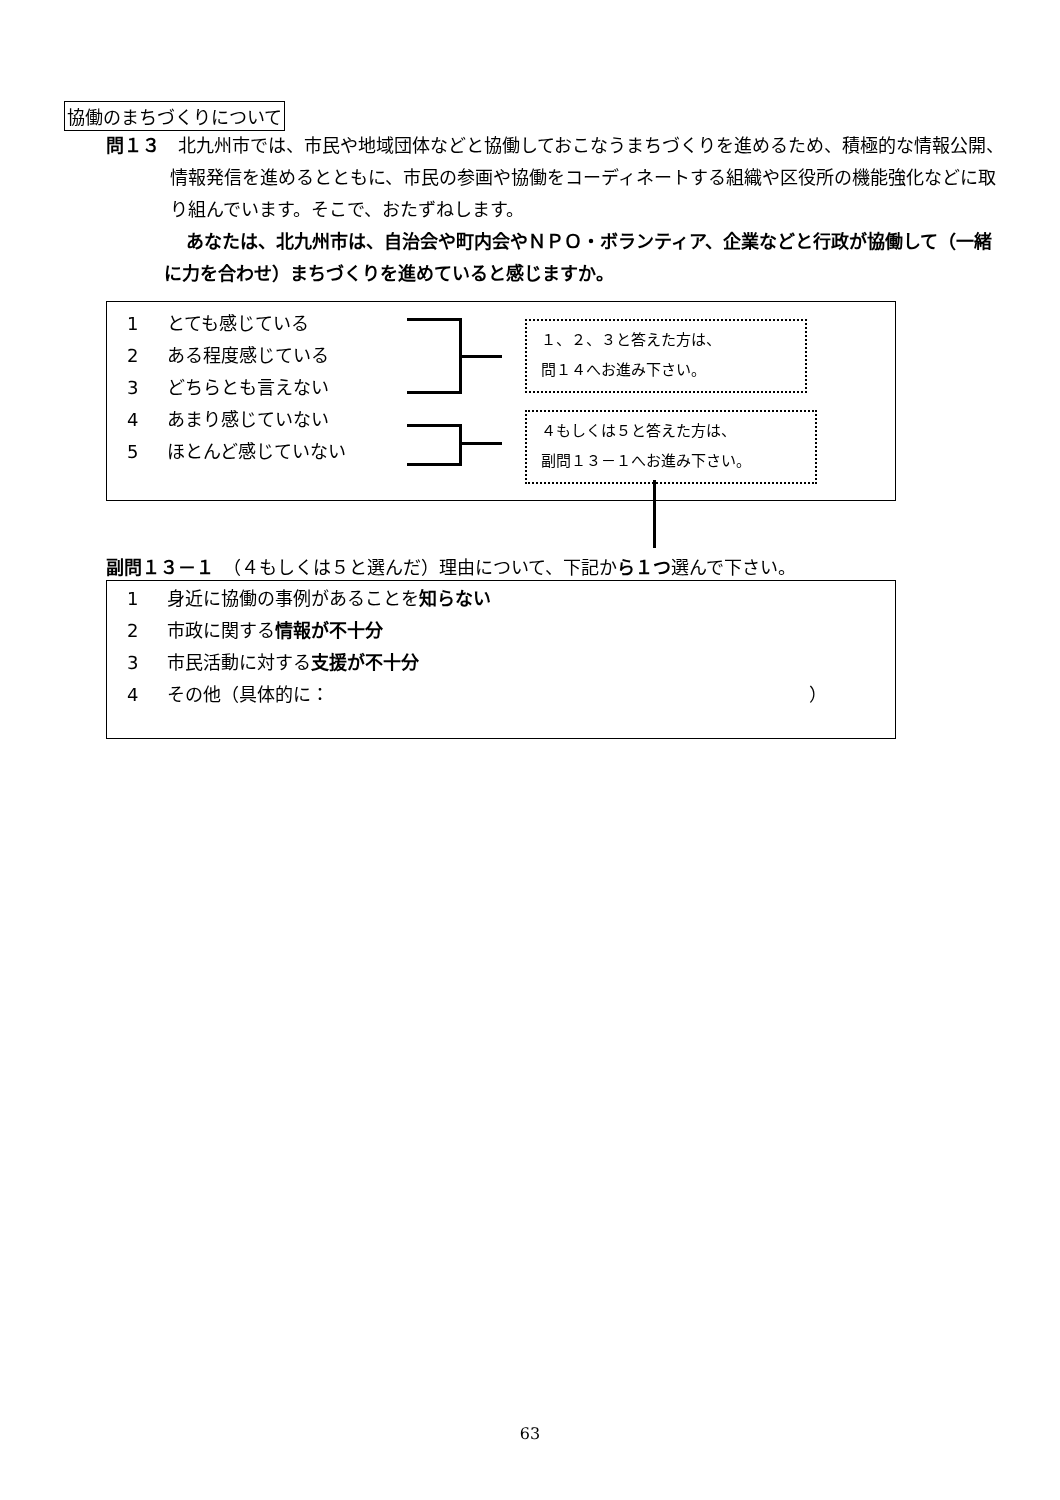協働のまちづくりについて
問１３　北九州市では、市民や地域団体などと協働しておこなうまちづくりを進めるため、積極的な情報公開、情報発信を進めるとともに、市民の参画や協働をコーディネートする組織や区役所の機能強化などに取り組んでいます。そこで、おたずねします。
あなたは、北九州市は、自治会や町内会やＮＰＯ・ボランティア、企業などと行政が協働して（一緒に力を合わせ）まちづくりを進めていると感じますか。
1 とても感じている
2 ある程度感じている
3 どちらとも言えない
4 あまり感じていない
5 ほとんど感じていない
１、２、３と答えた方は、
問１４へお進み下さい。
４もしくは５と答えた方は、
副問１３－１へお進み下さい。
副問１３－１　（４もしくは５と選んだ）理由について、下記から１つ選んで下さい。
1 身近に協働の事例があることを知らない
2 市政に関する情報が不十分
3 市民活動に対する支援が不十分
4 その他（具体的に： ）
63